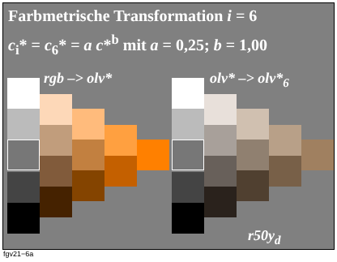Farbmetrische Transformation i = 6
c<sub>i</sub>* = c<sub>6</sub>* = a c*<sup>b</sup> mit a = 0,25; b = 1,00
rgb –> olv* olv* –> olv*<sub>6</sub>
r50y<sub>d</sub>
fgv21−6a